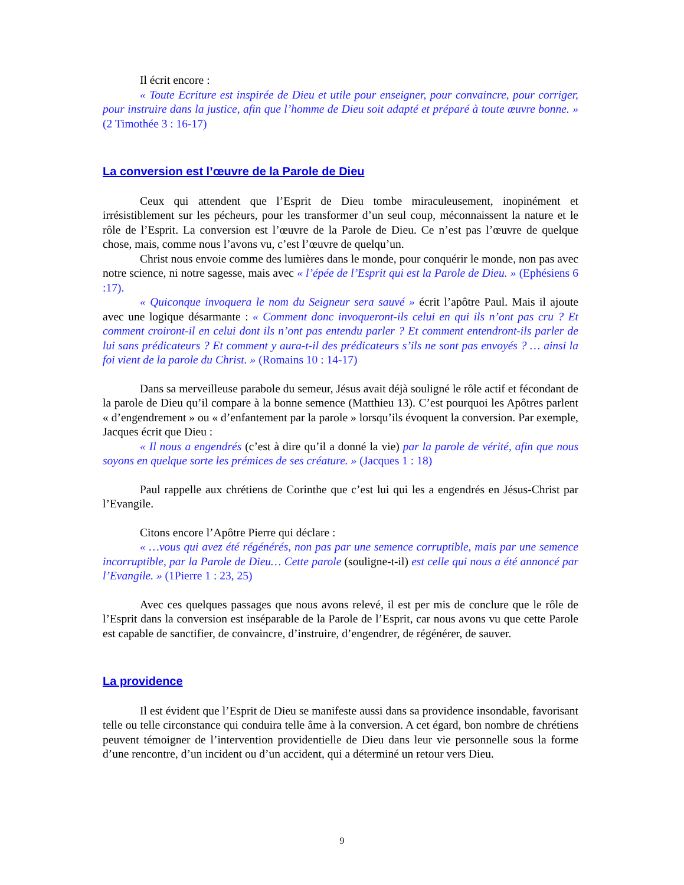Il écrit encore :
« Toute Ecriture est inspirée de Dieu et utile pour enseigner, pour convaincre, pour corriger, pour instruire dans la justice, afin que l’homme de Dieu soit adapté et préparé à toute œuvre bonne. » (2 Timothée 3 : 16-17)
La conversion est l’œuvre de la Parole de Dieu
Ceux qui attendent que l’Esprit de Dieu tombe miraculeusement, inopinément et irrésistiblement sur les pécheurs, pour les transformer d’un seul coup, méconnaissent la nature et le rôle de l’Esprit. La conversion est l’œuvre de la Parole de Dieu. Ce n’est pas l’œuvre de quelque chose, mais, comme nous l’avons vu, c’est l’œuvre de quelqu’un.
Christ nous envoie comme des lumières dans le monde, pour conquérir le monde, non pas avec notre science, ni notre sagesse, mais avec « l’épée de l’Esprit qui est la Parole de Dieu. » (Ephésiens 6 :17).
« Quiconque invoquera le nom du Seigneur sera sauvé » écrit l’apôtre Paul. Mais il ajoute avec une logique désarmante : « Comment donc invoqueront-ils celui en qui ils n’ont pas cru ? Et comment croiront-il en celui dont ils n’ont pas entendu parler ? Et comment entendront-ils parler de lui sans prédicateurs ? Et comment y aura-t-il des prédicateurs s’ils ne sont pas envoyés ? … ainsi la foi vient de la parole du Christ. » (Romains 10 : 14-17)
Dans sa merveilleuse parabole du semeur, Jésus avait déjà souligné le rôle actif et fécondant de la parole de Dieu qu’il compare à la bonne semence (Matthieu 13). C’est pourquoi les Apôtres parlent « d’engendrement » ou « d’enfantement par la parole » lorsqu’ils évoquent la conversion. Par exemple, Jacques écrit que Dieu :
« Il nous a engendrés (c’est à dire qu’il a donné la vie) par la parole de vérité, afin que nous soyons en quelque sorte les prémices de ses créature. » (Jacques 1 : 18)
Paul rappelle aux chrétiens de Corinthe que c’est lui qui les a engendrés en Jésus-Christ par l’Evangile.
Citons encore l’Apôtre Pierre qui déclare :
« …vous qui avez été régénérés, non pas par une semence corruptible, mais par une semence incorruptible, par la Parole de Dieu… Cette parole (souligne-t-il) est celle qui nous a été annoncé par l’Evangile. » (1Pierre 1 : 23, 25)
Avec ces quelques passages que nous avons relevé, il est per mis de conclure que le rôle de l’Esprit dans la conversion est inséparable de la Parole de l’Esprit, car nous avons vu que cette Parole est capable de sanctifier, de convaincre, d’instruire, d’engendrer, de régénérer, de sauver.
La providence
Il est évident que l’Esprit de Dieu se manifeste aussi dans sa providence insondable, favorisant telle ou telle circonstance qui conduira telle âme à la conversion. A cet égard, bon nombre de chrétiens peuvent témoigner de l’intervention providentielle de Dieu dans leur vie personnelle sous la forme d’une rencontre, d’un incident ou d’un accident, qui a déterminé un retour vers Dieu.
9